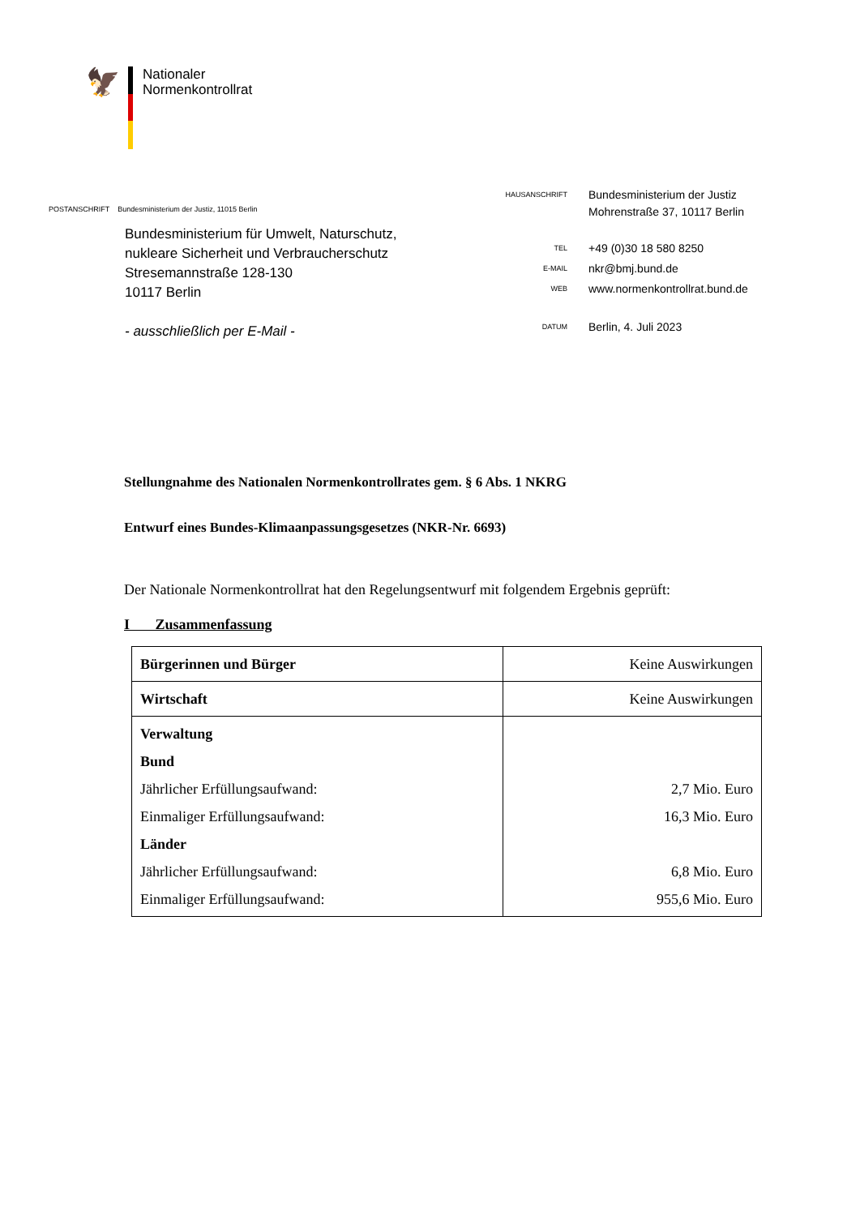🦅
Nationaler
Normenkontrollrat
POSTANSCHRIFT Bundesministerium der Justiz, 11015 Berlin
Bundesministerium für Umwelt, Naturschutz,
nukleare Sicherheit und Verbraucherschutz
Stresemannstraße 128-130
10117 Berlin
- ausschließlich per E-Mail -
HAUSANSCHRIFT
Bundesministerium der Justiz
Mohrenstraße 37, 10117 Berlin
TEL
+49 (0)30 18 580 8250
E-MAIL
nkr@bmj.bund.de
WEB
www.normenkontrollrat.bund.de
DATUM
Berlin, 4. Juli 2023
Stellungnahme des Nationalen Normenkontrollrates gem. § 6 Abs. 1 NKRG
Entwurf eines Bundes-Klimaanpassungsgesetzes (NKR-Nr. 6693)
Der Nationale Normenkontrollrat hat den Regelungsentwurf mit folgendem Ergebnis geprüft:
I Zusammenfassung
| Bürgerinnen und Bürger | Keine Auswirkungen |
| Wirtschaft | Keine Auswirkungen |
| Verwaltung Bund Jährlicher Erfüllungsaufwand: Einmaliger Erfüllungsaufwand: Länder Jährlicher Erfüllungsaufwand: Einmaliger Erfüllungsaufwand: | 2,7 Mio. Euro 16,3 Mio. Euro 6,8 Mio. Euro 955,6 Mio. Euro |